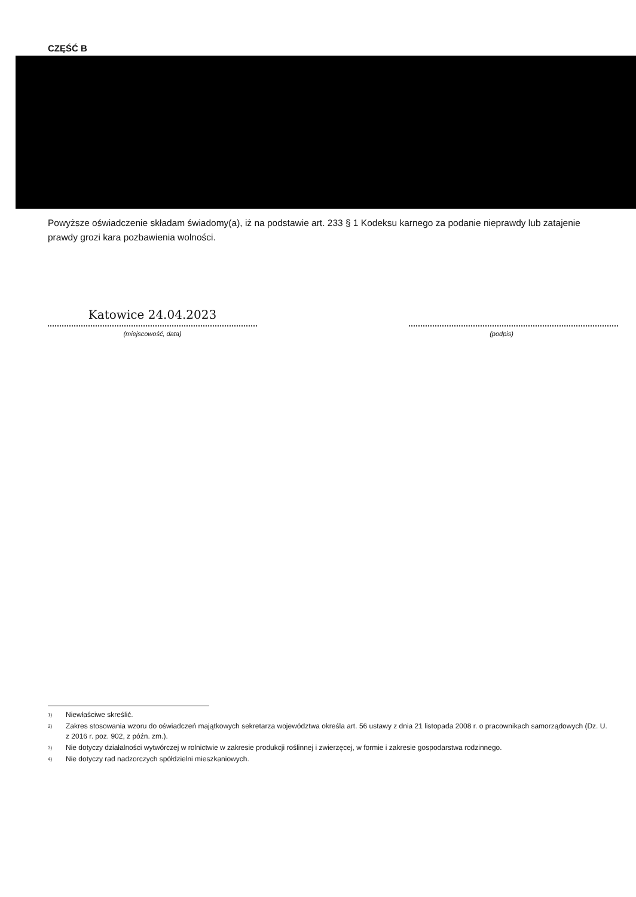CZĘŚĆ B
Powyższe oświadczenie składam świadomy(a), iż na podstawie art. 233 § 1 Kodeksu karnego za podanie nieprawdy lub zatajenie prawdy grozi kara pozbawienia wolności.
Katowice 24.04.2023
(miejscowość, data)
(podpis)
<sup>1)</sup> Niewłaściwe skreślić.
<sup>2)</sup> Zakres stosowania wzoru do oświadczeń majątkowych sekretarza województwa określa art. 56 ustawy z dnia 21 listopada 2008 r. o pracownikach samorządowych (Dz. U. z 2016 r. poz. 902, z późn. zm.).
<sup>3)</sup> Nie dotyczy działalności wytwórczej w rolnictwie w zakresie produkcji roślinnej i zwierzęcej, w formie i zakresie gospodarstwa rodzinnego.
<sup>4)</sup> Nie dotyczy rad nadzorczych spółdzielni mieszkaniowych.